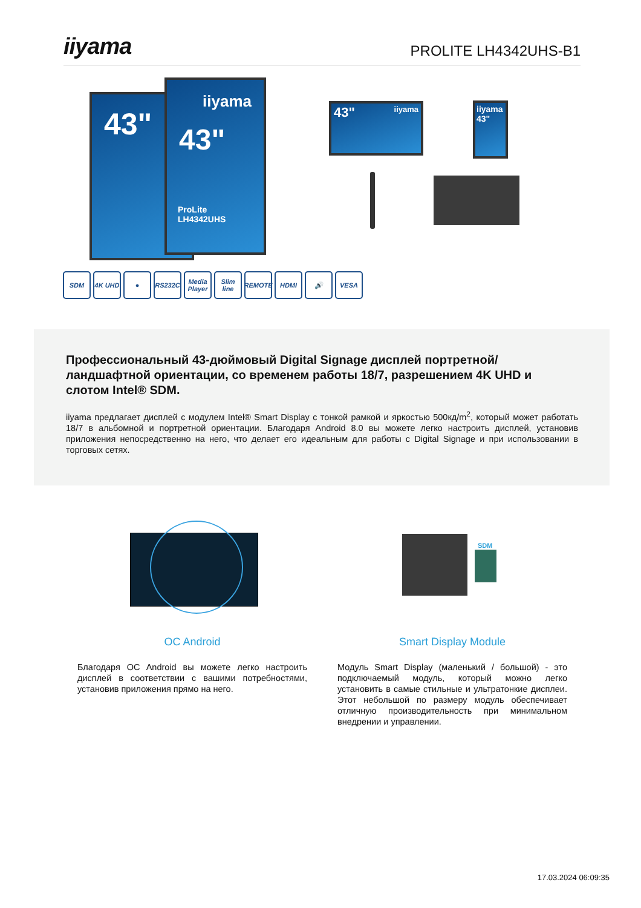iiyama
PROLITE LH4342UHS-B1
43"
iiyama
43"
ProLite LH4342UHS
43" iiyama
iiyama 43"
SDM 4K UHD ● RS232C Media Player
Slim line
REMOTE HDMI 🔊 VESA
Профессиональный 43-дюймовый Digital Signage дисплей портретной/ландшафтной ориентации, со временем работы 18/7, разрешением 4K UHD и слотом Intel® SDM.
iiyama предлагает дисплей с модулем Intel® Smart Display с тонкой рамкой и яркостью 500кд/m<sup>2</sup>, который может работать 18/7 в альбомной и портретной ориентации. Благодаря Android 8.0 вы можете легко настроить дисплей, установив приложения непосредственно на него, что делает его идеальным для работы с Digital Signage и при использовании в торговых сетях.
SDM
OC Android
Благодаря OC Android вы можете легко настроить дисплей в соответствии с вашими потребностями, установив приложения прямо на него.
Smart Display Module
Модуль Smart Display (маленький / большой) - это подключаемый модуль, который можно легко установить в самые стильные и ультратонкие дисплеи. Этот небольшой по размеру модуль обеспечивает отличную производительность при минимальном внедрении и управлении.
17.03.2024 06:09:35